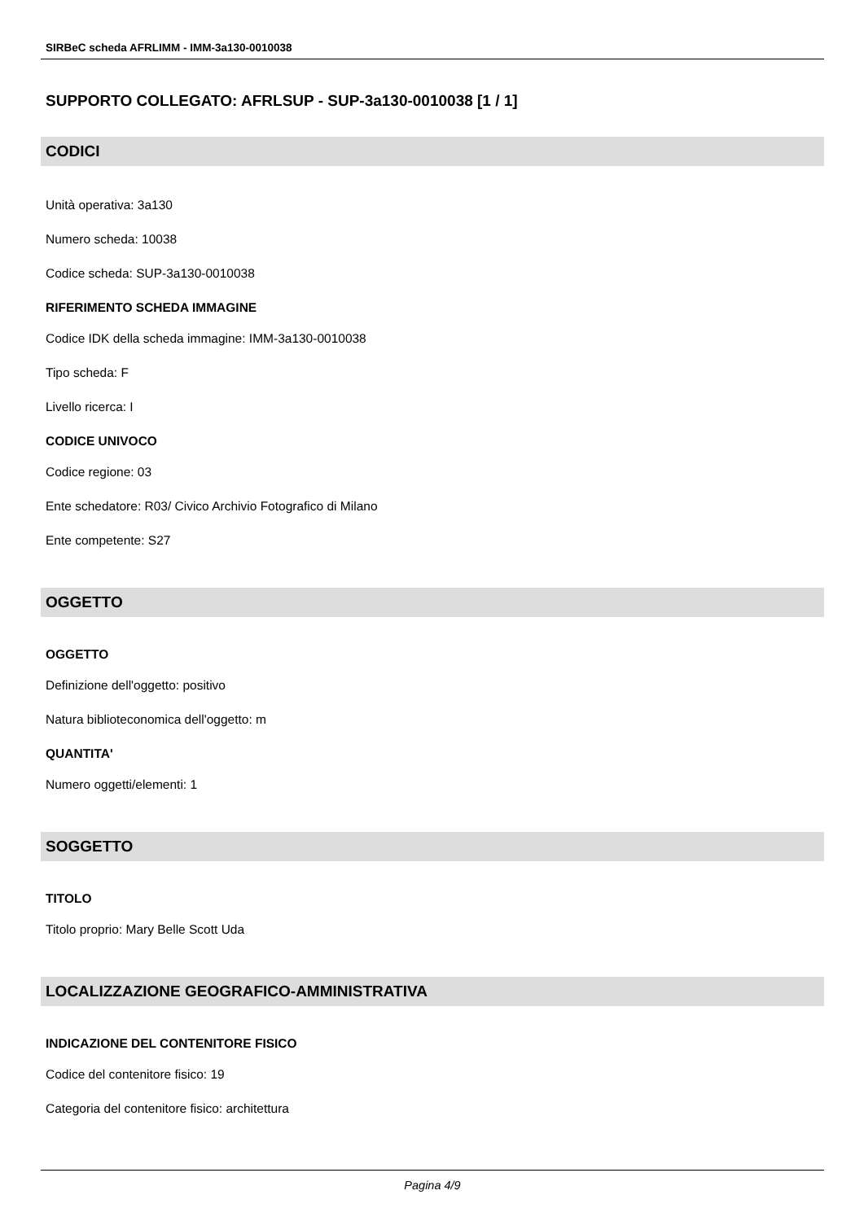SIRBeC scheda AFRLIMM - IMM-3a130-0010038
SUPPORTO COLLEGATO: AFRLSUP - SUP-3a130-0010038 [1 / 1]
CODICI
Unità operativa: 3a130
Numero scheda: 10038
Codice scheda: SUP-3a130-0010038
RIFERIMENTO SCHEDA IMMAGINE
Codice IDK della scheda immagine: IMM-3a130-0010038
Tipo scheda: F
Livello ricerca: I
CODICE UNIVOCO
Codice regione: 03
Ente schedatore: R03/ Civico Archivio Fotografico di Milano
Ente competente: S27
OGGETTO
OGGETTO
Definizione dell'oggetto: positivo
Natura biblioteconomica dell'oggetto: m
QUANTITA'
Numero oggetti/elementi: 1
SOGGETTO
TITOLO
Titolo proprio: Mary Belle Scott Uda
LOCALIZZAZIONE GEOGRAFICO-AMMINISTRATIVA
INDICAZIONE DEL CONTENITORE FISICO
Codice del contenitore fisico: 19
Categoria del contenitore fisico: architettura
Pagina 4/9